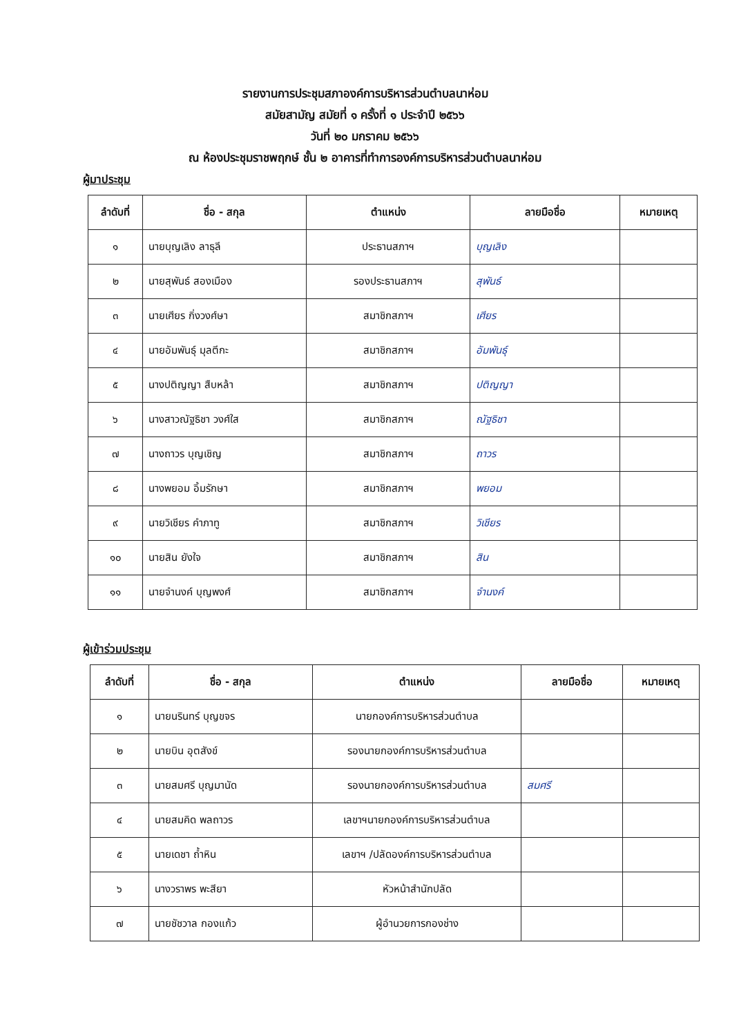รายงานการประชุมสภาองค์การบริหารส่วนตำบลนาห่อม
สมัยสามัญ สมัยที่ ๑ ครั้งที่ ๑ ประจำปี ๒๕๖๖
วันที่ ๒๐ มกราคม ๒๕๖๖
ณ ห้องประชุมราชพฤกษ์ ชั้น ๒ อาคารที่ทำการองค์การบริหารส่วนตำบลนาห่อม
ผู้มาประชุม
| ลำดับที่ | ชื่อ - สกุล | ตำแหน่ง | ลายมือชื่อ | หมายเหตุ |
| --- | --- | --- | --- | --- |
| ๑ | นายบุญเลิง ลาธุลี | ประธานสภาฯ | บุญเลิง | |
| ๒ | นายสุพันธ์ สองเมือง | รองประธานสภาฯ | สุพันธ์ | |
| ๓ | นายเศียร กิ่งวงศ์ษา | สมาชิกสภาฯ | เศียร | |
| ๔ | นายอัมพันธุ์ มุลตีกะ | สมาชิกสภาฯ | อัมพันธุ์ | |
| ๕ | นางปติญญา สืบหล้า | สมาชิกสภาฯ | ปติญญา | |
| ๖ | นางสาวณัฐธิชา วงศ์ใส | สมาชิกสภาฯ | ณัฐธิชา | |
| ๗ | นางถาวร บุญเชิญ | สมาชิกสภาฯ | ถาวร | |
| ๘ | นางพยอม อิ้มรักษา | สมาชิกสภาฯ | พยอม | |
| ๙ | นายวิเชียร คำภาทู | สมาชิกสภาฯ | วิเชียร | |
| ๑๐ | นายสิน ยังใจ | สมาชิกสภาฯ | สิน | |
| ๑๑ | นายจำนงค์ บุญพงศ์ | สมาชิกสภาฯ | จำนงค์ | |
ผู้เข้าร่วมประชุม
| ลำดับที่ | ชื่อ - สกุล | ตำแหน่ง | ลายมือชื่อ | หมายเหตุ |
| --- | --- | --- | --- | --- |
| ๑ | นายนรินทร์ บุญขจร | นายกองค์การบริหารส่วนตำบล | | |
| ๒ | นายบิน อุตสังข์ | รองนายกองค์การบริหารส่วนตำบล | | |
| ๓ | นายสมศรี บุญมานัด | รองนายกองค์การบริหารส่วนตำบล | สมศรี | |
| ๔ | นายสมคิด พลถาวร | เลขาฯนายกองค์การบริหารส่วนตำบล | | |
| ๕ | นายเดชา ถ้ำหิน | เลขาฯ /ปลัดองค์การบริหารส่วนตำบล | | |
| ๖ | นางวราพร พะสียา | หัวหน้าสำนักปลัด | | |
| ๗ | นายชัชวาล กองแก้ว | ผู้อำนวยการกองช่าง | | |